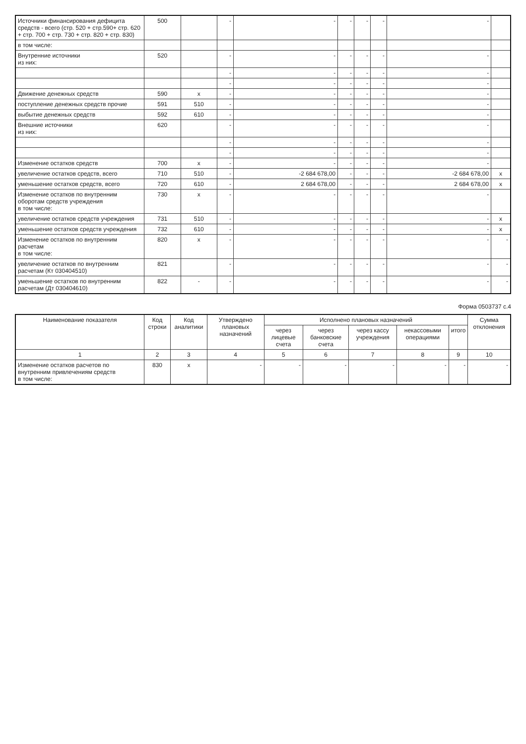| Источники финансирования дефицита средств - всего (стр. 520 + стр.590+ стр. 620 + стр. 700 + стр. 730 + стр. 820 + стр. 830) | 500 | | - | - | - | - | - | - | |
| в том числе: | | | | | | | | | |
| Внутренние источники из них: | 520 | | - | - | - | - | - | - | |
| | | | - | - | - | - | - | - | |
| | | | - | - | - | - | - | - | |
| Движение денежных средств | 590 | x | - | - | - | - | - | - | |
| поступление денежных средств прочие | 591 | 510 | - | - | - | - | - | - | |
| выбытие денежных средств | 592 | 610 | - | - | - | - | - | - | |
| Внешние источники из них: | 620 | | - | - | - | - | - | - | |
| | | | - | - | - | - | - | - | |
| | | | - | - | - | - | - | - | |
| Изменение остатков средств | 700 | x | - | - | - | - | - | - | |
| увеличение остатков средств, всего | 710 | 510 | - | -2 684 678,00 | - | - | - | -2 684 678,00 | x |
| уменьшение остатков средств, всего | 720 | 610 | - | 2 684 678,00 | - | - | - | 2 684 678,00 | x |
| Изменение остатков по внутренним оборотам средств учреждения в том числе: | 730 | x | - | - | - | - | - | - | |
| увеличение остатков средств учреждения | 731 | 510 | - | - | - | - | - | - | x |
| уменьшение остатков средств учреждения | 732 | 610 | - | - | - | - | - | - | x |
| Изменение остатков по внутренним расчетам в том числе: | 820 | x | - | - | - | - | - | - | - |
| увеличение остатков по внутренним расчетам (Кт 030404510) | 821 | | - | - | - | - | - | - | - |
| уменьшение остатков по внутренним расчетам (Дт 030404610) | 822 | - | - | - | - | - | - | - | - |
Форма 0503737 с.4
| Наименование показателя | Код строки | Код аналитики | Утверждено плановых назначений | Исполнено плановых назначений | | | | | Сумма отклонения |
| --- | --- | --- | --- | --- | --- | --- | --- | --- | --- |
| | | | | через лицевые счета | через банковские счета | через кассу учреждения | некассовыми операциями | итого | |
| 1 | 2 | 3 | 4 | 5 | 6 | 7 | 8 | 9 | 10 |
| Изменение остатков расчетов по внутренним привлечениям средств в том числе: | 830 | x | - | - | - | - | - | - | - |